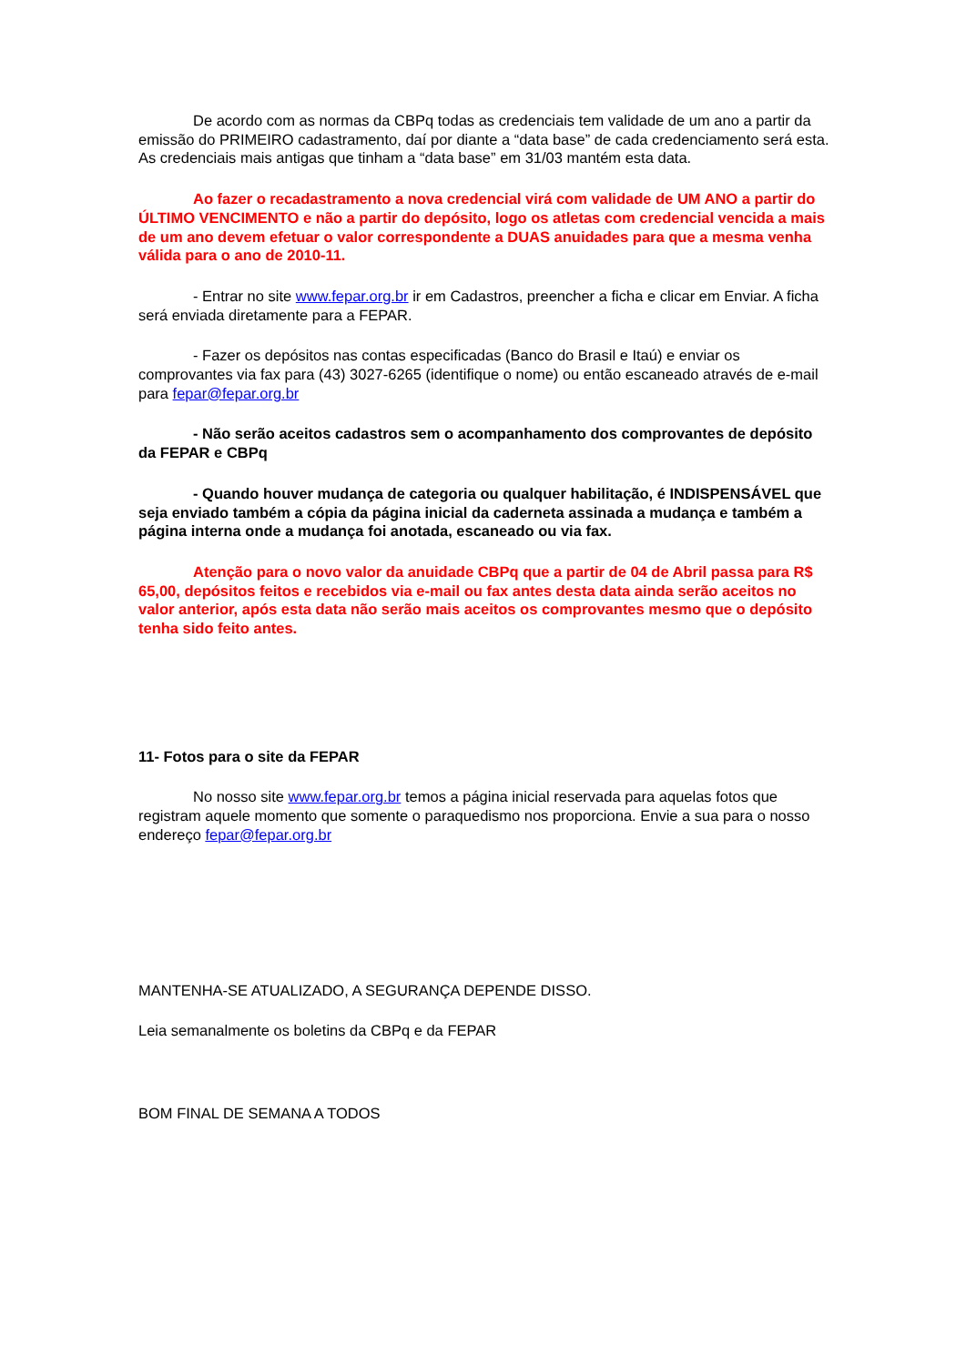De acordo com as normas da CBPq todas as credenciais tem validade de um ano a partir da emissão do PRIMEIRO cadastramento, daí por diante a “data base” de cada credenciamento será esta. As credenciais mais antigas que tinham a “data base” em 31/03 mantém esta data.
Ao fazer o recadastramento a nova credencial virá com validade de UM ANO a partir do ÚLTIMO VENCIMENTO e não a partir do depósito, logo os atletas com credencial vencida a mais de um ano devem efetuar o valor correspondente a DUAS anuidades para que a mesma venha válida para o ano de 2010-11.
- Entrar no site www.fepar.org.br ir em Cadastros, preencher a ficha e clicar em Enviar. A ficha será enviada diretamente para a FEPAR.
- Fazer os depósitos nas contas especificadas (Banco do Brasil e Itaú) e enviar os comprovantes via fax para (43) 3027-6265 (identifique o nome) ou então escaneado através de e-mail para fepar@fepar.org.br
- Não serão aceitos cadastros sem o acompanhamento dos comprovantes de depósito da FEPAR e CBPq
- Quando houver mudança de categoria ou qualquer habilitação, é INDISPENSÁVEL que seja enviado também a cópia da página inicial da caderneta assinada a mudança e também a página interna onde a mudança foi anotada, escaneado ou via fax.
Atenção para o novo valor da anuidade CBPq que a partir de 04 de Abril passa para R$ 65,00, depósitos feitos e recebidos via e-mail ou fax antes desta data ainda serão aceitos no valor anterior, após esta data não serão mais aceitos os comprovantes mesmo que o depósito tenha sido feito antes.
11- Fotos para o site da FEPAR
No nosso site www.fepar.org.br temos a página inicial reservada para aquelas fotos que registram aquele momento que somente o paraquedismo nos proporciona. Envie a sua para o nosso endereço fepar@fepar.org.br
MANTENHA-SE ATUALIZADO, A SEGURANÇA DEPENDE DISSO.
Leia semanalmente os boletins da CBPq e da FEPAR
BOM FINAL DE SEMANA A TODOS